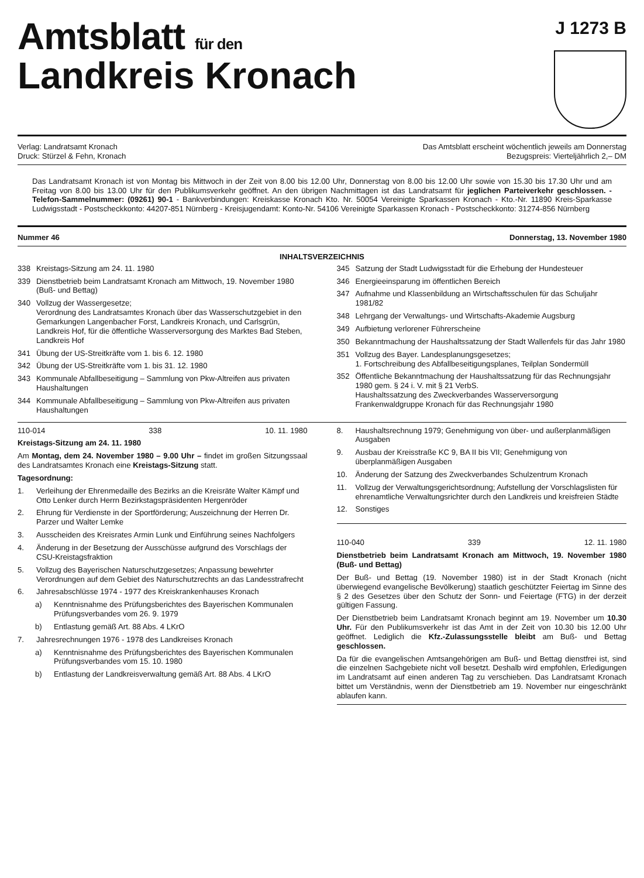Amtsblatt für den
Landkreis Kronach
J 1273 B
Verlag: Landratsamt Kronach
Druck: Stürzel & Fehn, Kronach
Das Amtsblatt erscheint wöchentlich jeweils am Donnerstag
Bezugspreis: Vierteljährlich 2,– DM
Das Landratsamt Kronach ist von Montag bis Mittwoch in der Zeit von 8.00 bis 12.00 Uhr, Donnerstag von 8.00 bis 12.00 Uhr sowie von 15.30 bis 17.30 Uhr und am Freitag von 8.00 bis 13.00 Uhr für den Publikumsverkehr geöffnet. An den übrigen Nachmittagen ist das Landratsamt für jeglichen Parteiverkehr geschlossen. - Telefon-Sammelnummer: (09261) 90-1 - Bankverbindungen: Kreiskasse Kronach Kto. Nr. 50054 Vereinigte Sparkassen Kronach - Kto.-Nr. 11890 Kreis-Sparkasse Ludwigsstadt - Postscheckkonto: 44207-851 Nürnberg - Kreisjugendamt: Konto-Nr. 54106 Vereinigte Sparkassen Kronach - Postscheckkonto: 31274-856 Nürnberg
Nummer 46 Donnerstag, 13. November 1980
INHALTSVERZEICHNIS
338 Kreistags-Sitzung am 24. 11. 1980
339 Dienstbetrieb beim Landratsamt Kronach am Mittwoch, 19. November 1980 (Buß- und Bettag)
340 Vollzug der Wassergesetze;
Verordnung des Landratsamtes Kronach über das Wasserschutzgebiet in den Gemarkungen Langenbacher Forst, Landkreis Kronach, und Carlsgrün, Landkreis Hof, für die öffentliche Wasserversorgung des Marktes Bad Steben, Landkreis Hof
341 Übung der US-Streitkräfte vom 1. bis 6. 12. 1980
342 Übung der US-Streitkräfte vom 1. bis 31. 12. 1980
343 Kommunale Abfallbeseitigung – Sammlung von Pkw-Altreifen aus privaten Haushaltungen
344 Kommunale Abfallbeseitigung – Sammlung von Pkw-Altreifen aus privaten Haushaltungen
345 Satzung der Stadt Ludwigsstadt für die Erhebung der Hundesteuer
346 Energieeinsparung im öffentlichen Bereich
347 Aufnahme und Klassenbildung an Wirtschaftsschulen für das Schuljahr 1981/82
348 Lehrgang der Verwaltungs- und Wirtschafts-Akademie Augsburg
349 Aufbietung verlorener Führerscheine
350 Bekanntmachung der Haushaltssatzung der Stadt Wallenfels für das Jahr 1980
351 Vollzug des Bayer. Landesplanungsgesetzes;
1. Fortschreibung des Abfallbeseitigungsplanes, Teilplan Sondermüll
352 Öffentliche Bekanntmachung der Haushaltssatzung für das Rechnungsjahr 1980 gem. § 24 i. V. mit § 21 VerbS.
Haushaltssatzung des Zweckverbandes Wasserversorgung Frankenwaldgruppe Kronach für das Rechnungsjahr 1980
110-014 338 10. 11. 1980
Kreistags-Sitzung am 24. 11. 1980
Am Montag, dem 24. November 1980 – 9.00 Uhr – findet im großen Sitzungssaal des Landratsamtes Kronach eine Kreistags-Sitzung statt.
Tagesordnung:
1. Verleihung der Ehrenmedaille des Bezirks an die Kreisräte Walter Kämpf und Otto Lenker durch Herrn Bezirkstagspräsidenten Hergenröder
2. Ehrung für Verdienste in der Sportförderung; Auszeichnung der Herren Dr. Parzer und Walter Lemke
3. Ausscheiden des Kreisrates Armin Lunk und Einführung seines Nachfolgers
4. Änderung in der Besetzung der Ausschüsse aufgrund des Vorschlags der CSU-Kreistagsfraktion
5. Vollzug des Bayerischen Naturschutzgesetzes; Anpassung bewehrter Verordnungen auf dem Gebiet des Naturschutzrechts an das Landesstrafrecht
6. Jahresabschlüsse 1974 - 1977 des Kreiskrankenhauses Kronach
a) Kenntnisnahme des Prüfungsberichtes des Bayerischen Kommunalen Prüfungsverbandes vom 26. 9. 1979
b) Entlastung gemäß Art. 88 Abs. 4 LKrO
7. Jahresrechnungen 1976 - 1978 des Landkreises Kronach
a) Kenntnisnahme des Prüfungsberichtes des Bayerischen Kommunalen Prüfungsverbandes vom 15. 10. 1980
b) Entlastung der Landkreisverwaltung gemäß Art. 88 Abs. 4 LKrO
8. Haushaltsrechnung 1979; Genehmigung von über- und außerplanmäßigen Ausgaben
9. Ausbau der Kreisstraße KC 9, BA II bis VII; Genehmigung von überplanmäßigen Ausgaben
10. Änderung der Satzung des Zweckverbandes Schulzentrum Kronach
11. Vollzug der Verwaltungsgerichtsordnung; Aufstellung der Vorschlagslisten für ehrenamtliche Verwaltungsrichter durch den Landkreis und kreisfreien Städte
12. Sonstiges
110-040 339 12. 11. 1980
Dienstbetrieb beim Landratsamt Kronach am Mittwoch, 19. November 1980 (Buß- und Bettag)
Der Buß- und Bettag (19. November 1980) ist in der Stadt Kronach (nicht überwiegend evangelische Bevölkerung) staatlich geschützter Feiertag im Sinne des § 2 des Gesetzes über den Schutz der Sonn- und Feiertage (FTG) in der derzeit gültigen Fassung.
Der Dienstbetrieb beim Landratsamt Kronach beginnt am 19. November um 10.30 Uhr. Für den Publikumsverkehr ist das Amt in der Zeit von 10.30 bis 12.00 Uhr geöffnet. Lediglich die Kfz.-Zulassungsstelle bleibt am Buß- und Bettag geschlossen.
Da für die evangelischen Amtsangehörigen am Buß- und Bettag dienstfrei ist, sind die einzelnen Sachgebiete nicht voll besetzt. Deshalb wird empfohlen, Erledigungen im Landratsamt auf einen anderen Tag zu verschieben. Das Landratsamt Kronach bittet um Verständnis, wenn der Dienstbetrieb am 19. November nur eingeschränkt ablaufen kann.